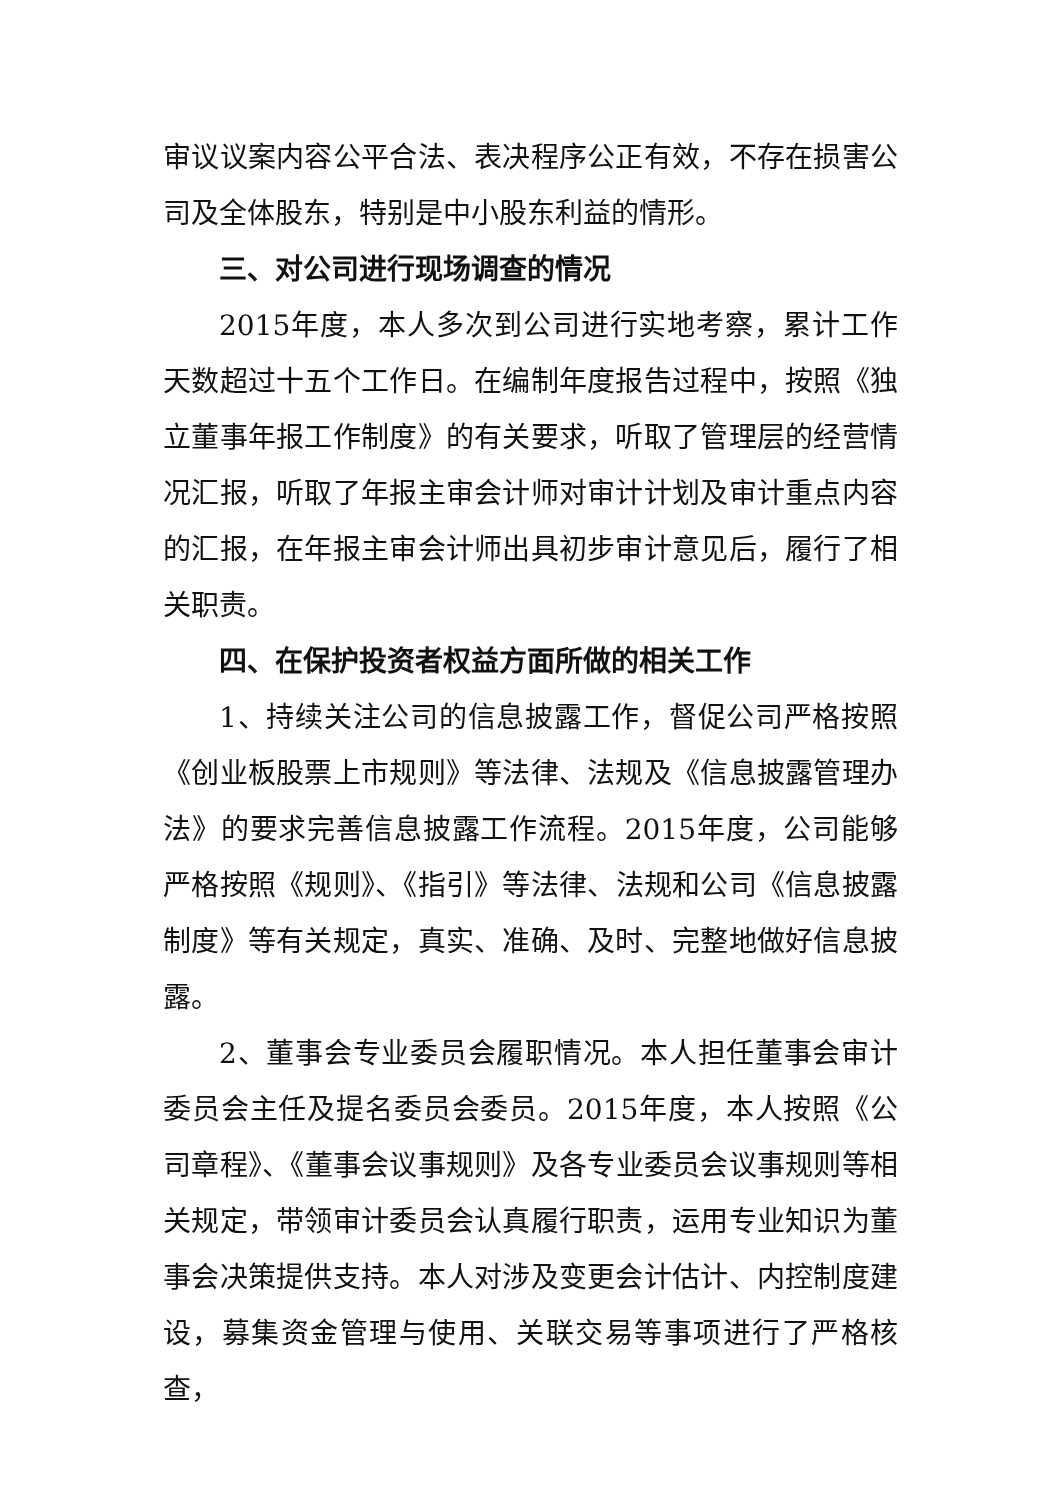审议议案内容公平合法、表决程序公正有效，不存在损害公司及全体股东，特别是中小股东利益的情形。
三、对公司进行现场调查的情况
2015年度，本人多次到公司进行实地考察，累计工作天数超过十五个工作日。在编制年度报告过程中，按照《独立董事年报工作制度》的有关要求，听取了管理层的经营情况汇报，听取了年报主审会计师对审计计划及审计重点内容的汇报，在年报主审会计师出具初步审计意见后，履行了相关职责。
四、在保护投资者权益方面所做的相关工作
1、持续关注公司的信息披露工作，督促公司严格按照《创业板股票上市规则》等法律、法规及《信息披露管理办法》的要求完善信息披露工作流程。2015年度，公司能够严格按照《规则》、《指引》等法律、法规和公司《信息披露制度》等有关规定，真实、准确、及时、完整地做好信息披露。
2、董事会专业委员会履职情况。本人担任董事会审计委员会主任及提名委员会委员。2015年度，本人按照《公司章程》、《董事会议事规则》及各专业委员会议事规则等相关规定，带领审计委员会认真履行职责，运用专业知识为董事会决策提供支持。本人对涉及变更会计估计、内控制度建设，募集资金管理与使用、关联交易等事项进行了严格核查，